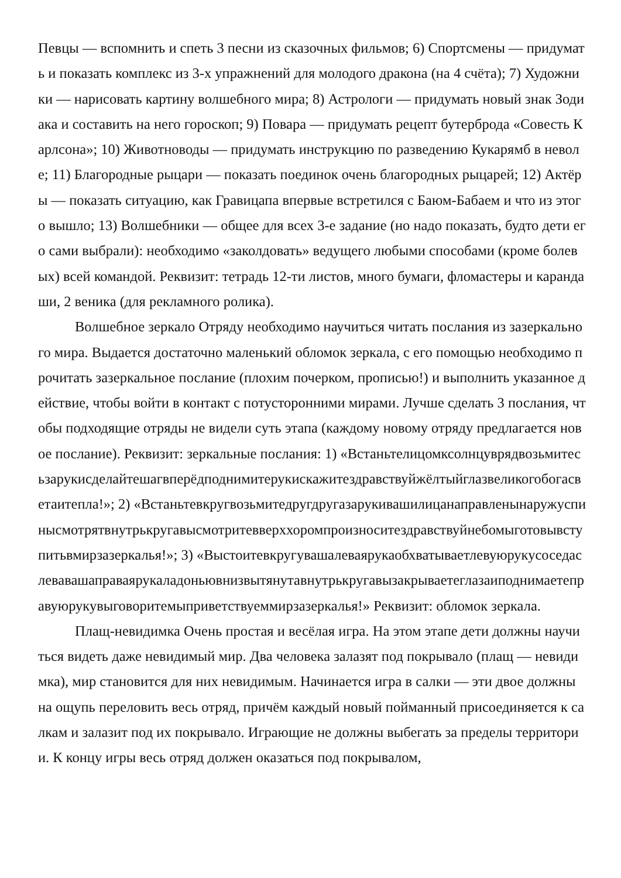Певцы — вспомнить и спеть 3 песни из сказочных фильмов; 6) Спортсмены — придумать и показать комплекс из 3-х упражнений для молодого дракона (на 4 счёта); 7) Художники — нарисовать картину волшебного мира; 8) Астрологи — придумать новый знак Зодиака и составить на него гороскоп; 9) Повара — придумать рецепт бутерброда «Совесть Карлсона»; 10) Животноводы — придумать инструкцию по разведению Кукарямб в неволе; 11) Благородные рыцари — показать поединок очень благородных рыцарей; 12) Актёры — показать ситуацию, как Гравицапа впервые встретился с Баюм-Бабаем и что из этого вышло; 13) Волшебники — общее для всех 3-е задание (но надо показать, будто дети его сами выбрали): необходимо «заколдовать» ведущего любыми способами (кроме болевых) всей командой. Реквизит: тетрадь 12-ти листов, много бумаги, фломастеры и карандаши, 2 веника (для рекламного ролика).
Волшебное зеркало Отряду необходимо научиться читать послания из зазеркального мира. Выдается достаточно маленький обломок зеркала, с его помощью необходимо прочитать зазеркальное послание (плохим почерком, прописью!) и выполнить указанное действие, чтобы войти в контакт с потусторонними мирами. Лучше сделать 3 послания, чтобы подходящие отряды не видели суть этапа (каждому новому отряду предлагается новое послание). Реквизит: зеркальные послания: 1) «Встаньтелицомксолнцуврядвозьмитесьзарукисделайтешагвперёдподнимитерукискажитездравствуйжёлтыйглазвеликогобогасветаитепла!»; 2) «Встаньтевкругвозьмитедругдругазарукивашилицанаправленынаружуспинысмотрятвнутрькругавысмотритевверххоромпроизноситездравствуйнебомыготовывступитьвмирзазеркалья!»; 3) «Выстоитевкругувашалеваярукаобхватываетлевуюрукусоседаслевавашаправаярукаладоньювнизвытянутавнутрькругавызакрываетеглазаиподнимаетеправуюрукувыговоритемыприветствуеммирзазеркалья!» Реквизит: обломок зеркала.
Плащ-невидимка Очень простая и весёлая игра. На этом этапе дети должны научиться видеть даже невидимый мир. Два человека залазят под покрывало (плащ — невидимка), мир становится для них невидимым. Начинается игра в салки — эти двое должны на ощупь переловить весь отряд, причём каждый новый пойманный присоединяется к салкам и залазит под их покрывало. Играющие не должны выбегать за пределы территории. К концу игры весь отряд должен оказаться под покрывалом,